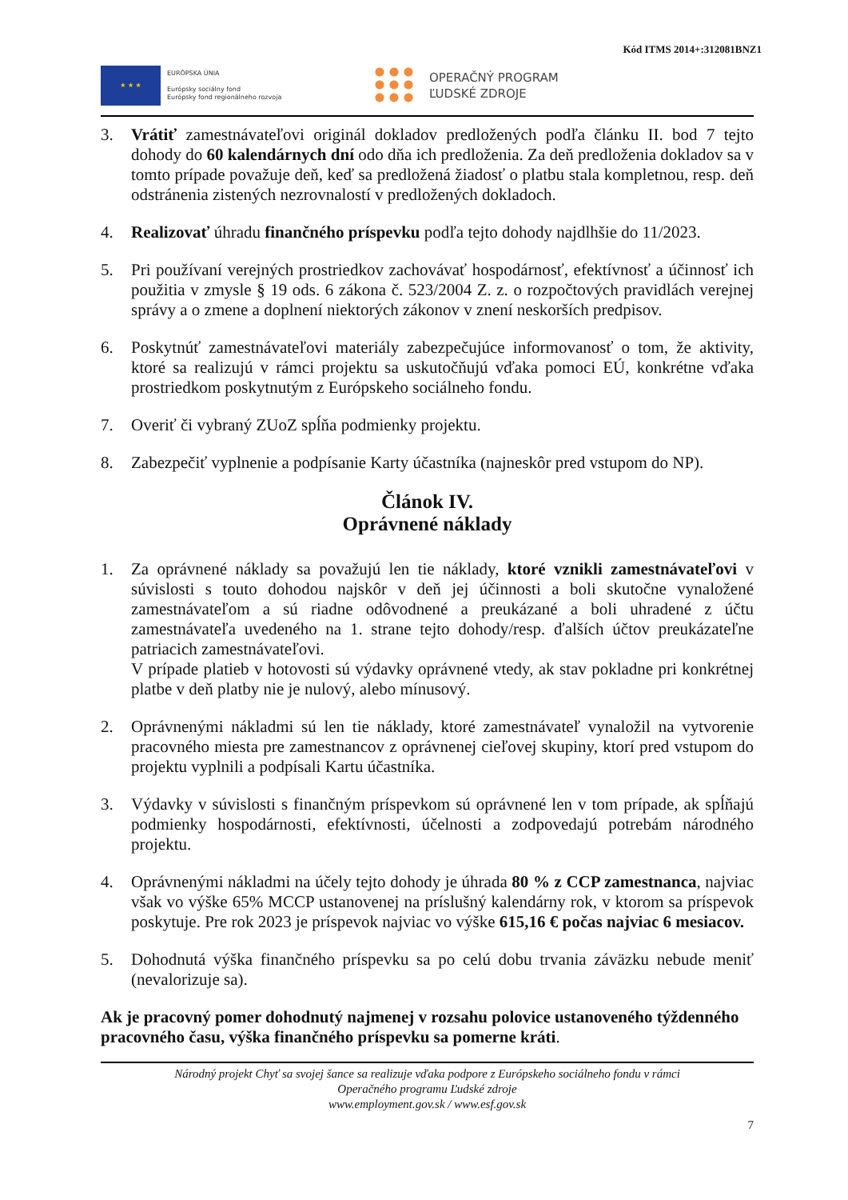Kód ITMS 2014+:312081BNZ1
★ ★ ★
EURÓPSKA ÚNIA
Európsky sociálny fond
Európsky fond regionálneho rozvoja
OPERAČNÝ PROGRAM
ĽUDSKÉ ZDROJE
3. Vrátiť zamestnávateľovi originál dokladov predložených podľa článku II. bod 7 tejto dohody do 60 kalendárnych dní odo dňa ich predloženia. Za deň predloženia dokladov sa v tomto prípade považuje deň, keď sa predložená žiadosť o platbu stala kompletnou, resp. deň odstránenia zistených nezrovnalostí v predložených dokladoch.
4. Realizovať úhradu finančného príspevku podľa tejto dohody najdlhšie do 11/2023.
5. Pri používaní verejných prostriedkov zachovávať hospodárnosť, efektívnosť a účinnosť ich použitia v zmysle § 19 ods. 6 zákona č. 523/2004 Z. z. o rozpočtových pravidlách verejnej správy a o zmene a doplnení niektorých zákonov v znení neskorších predpisov.
6. Poskytnúť zamestnávateľovi materiály zabezpečujúce informovanosť o tom, že aktivity, ktoré sa realizujú v rámci projektu sa uskutočňujú vďaka pomoci EÚ, konkrétne vďaka prostriedkom poskytnutým z Európskeho sociálneho fondu.
7. Overiť či vybraný ZUoZ spĺňa podmienky projektu.
8. Zabezpečiť vyplnenie a podpísanie Karty účastníka (najneskôr pred vstupom do NP).
Článok IV.
Oprávnené náklady
1. Za oprávnené náklady sa považujú len tie náklady, ktoré vznikli zamestnávateľovi v súvislosti s touto dohodou najskôr v deň jej účinnosti a boli skutočne vynaložené zamestnávateľom a sú riadne odôvodnené a preukázané a boli uhradené z účtu zamestnávateľa uvedeného na 1. strane tejto dohody/resp. ďalších účtov preukázateľne patriacich zamestnávateľovi.
V prípade platieb v hotovosti sú výdavky oprávnené vtedy, ak stav pokladne pri konkrétnej platbe v deň platby nie je nulový, alebo mínusový.
2. Oprávnenými nákladmi sú len tie náklady, ktoré zamestnávateľ vynaložil na vytvorenie pracovného miesta pre zamestnancov z oprávnenej cieľovej skupiny, ktorí pred vstupom do projektu vyplnili a podpísali Kartu účastníka.
3. Výdavky v súvislosti s finančným príspevkom sú oprávnené len v tom prípade, ak spĺňajú podmienky hospodárnosti, efektívnosti, účelnosti a zodpovedajú potrebám národného projektu.
4. Oprávnenými nákladmi na účely tejto dohody je úhrada 80 % z CCP zamestnanca, najviac však vo výške 65% MCCP ustanovenej na príslušný kalendárny rok, v ktorom sa príspevok poskytuje. Pre rok 2023 je príspevok najviac vo výške 615,16 € počas najviac 6 mesiacov.
5. Dohodnutá výška finančného príspevku sa po celú dobu trvania záväzku nebude meniť (nevalorizuje sa).
Ak je pracovný pomer dohodnutý najmenej v rozsahu polovice ustanoveného týždenného pracovného času, výška finančného príspevku sa pomerne kráti.
Národný projekt Chyť sa svojej šance sa realizuje vďaka podpore z Európskeho sociálneho fondu v rámci
Operačného programu Ľudské zdroje
www.employment.gov.sk / www.esf.gov.sk
7